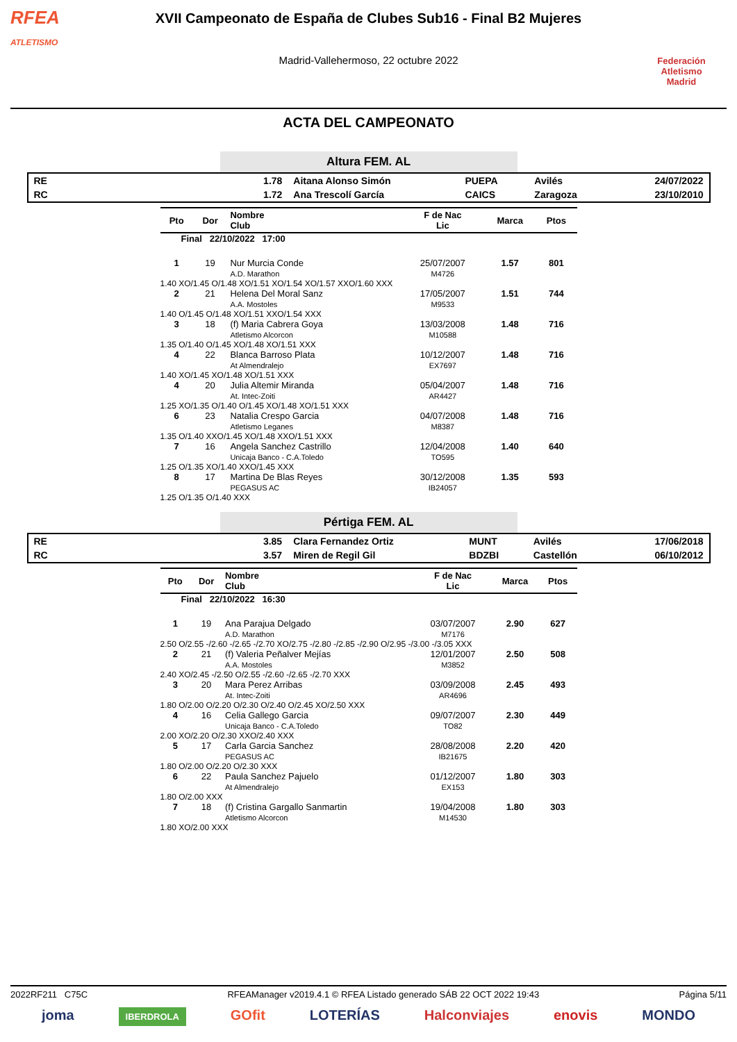RFEA
ATLETISMO
XVII Campeonato de España de Clubes Sub16 - Final B2 Mujeres
Madrid-Vallehermoso, 22 octubre 2022
Federación Atletismo
Madrid
ACTA DEL CAMPEONATO
Altura FEM. AL
| RE | 1.78 | Aitana Alonso Simón | PUEPA | Avilés | 24/07/2022 |
| RC | 1.72 | Ana Trescolí García | CAICS | Zaragoza | 23/10/2010 |
| Pto | Dor | Nombre Club | F de Nac Lic | Marca | Ptos |
| --- | --- | --- | --- | --- | --- |
| Final 22/10/2022 17:00 | | | | | |
| 1 | 19 | Nur Murcia Conde A.D. Marathon | 25/07/2007 M4726 | 1.57 | 801 |
| 1.40 XO/1.45 O/1.48 XO/1.51 XO/1.54 XO/1.57 XXO/1.60 XXX | | | | | |
| 2 | 21 | Helena Del Moral Sanz A.A. Mostoles | 17/05/2007 M9533 | 1.51 | 744 |
| 1.40 O/1.45 O/1.48 XO/1.51 XXO/1.54 XXX | | | | | |
| 3 | 18 | (f) Maria Cabrera Goya Atletismo Alcorcon | 13/03/2008 M10588 | 1.48 | 716 |
| 1.35 O/1.40 O/1.45 XO/1.48 XO/1.51 XXX | | | | | |
| 4 | 22 | Blanca Barroso Plata At Almendralejo | 10/12/2007 EX7697 | 1.48 | 716 |
| 1.40 XO/1.45 XO/1.48 XO/1.51 XXX | | | | | |
| 4 | 20 | Julia Altemir Miranda At. Intec-Zoiti | 05/04/2007 AR4427 | 1.48 | 716 |
| 1.25 XO/1.35 O/1.40 O/1.45 XO/1.48 XO/1.51 XXX | | | | | |
| 6 | 23 | Natalia Crespo Garcia Atletismo Leganes | 04/07/2008 M8387 | 1.48 | 716 |
| 1.35 O/1.40 XXO/1.45 XO/1.48 XXO/1.51 XXX | | | | | |
| 7 | 16 | Angela Sanchez Castrillo Unicaja Banco - C.A.Toledo | 12/04/2008 TO595 | 1.40 | 640 |
| 1.25 O/1.35 XO/1.40 XXO/1.45 XXX | | | | | |
| 8 | 17 | Martina De Blas Reyes PEGASUS AC | 30/12/2008 IB24057 | 1.35 | 593 |
| 1.25 O/1.35 O/1.40 XXX | | | | | |
Pértiga FEM. AL
| RE | 3.85 | Clara Fernandez Ortiz | MUNT | Avilés | 17/06/2018 |
| RC | 3.57 | Miren de Regil Gil | BDZBI | Castellón | 06/10/2012 |
| Pto | Dor | Nombre Club | F de Nac Lic | Marca | Ptos |
| --- | --- | --- | --- | --- | --- |
| Final 22/10/2022 16:30 | | | | | |
| 1 | 19 | Ana Parajua Delgado A.D. Marathon | 03/07/2007 M7176 | 2.90 | 627 |
| 2.50 O/2.55 -/2.60 -/2.65 -/2.70 XO/2.75 -/2.80 -/2.85 -/2.90 O/2.95 -/3.00 -/3.05 XXX | | | | | |
| 2 | 21 | (f) Valeria Peñalver Mejías A.A. Mostoles | 12/01/2007 M3852 | 2.50 | 508 |
| 2.40 XO/2.45 -/2.50 O/2.55 -/2.60 -/2.65 -/2.70 XXX | | | | | |
| 3 | 20 | Mara Perez Arribas At. Intec-Zoiti | 03/09/2008 AR4696 | 2.45 | 493 |
| 1.80 O/2.00 O/2.20 O/2.30 O/2.40 O/2.45 XO/2.50 XXX | | | | | |
| 4 | 16 | Celia Gallego Garcia Unicaja Banco - C.A.Toledo | 09/07/2007 TO82 | 2.30 | 449 |
| 2.00 XO/2.20 O/2.30 XXO/2.40 XXX | | | | | |
| 5 | 17 | Carla Garcia Sanchez PEGASUS AC | 28/08/2008 IB21675 | 2.20 | 420 |
| 1.80 O/2.00 O/2.20 O/2.30 XXX | | | | | |
| 6 | 22 | Paula Sanchez Pajuelo At Almendralejo | 01/12/2007 EX153 | 1.80 | 303 |
| 1.80 O/2.00 XXX | | | | | |
| 7 | 18 | (f) Cristina Gargallo Sanmartin Atletismo Alcorcon | 19/04/2008 M14530 | 1.80 | 303 |
| 1.80 XO/2.00 XXX | | | | | |
2022RF211 C75C RFEAManager v2019.4.1 © RFEA Listado generado SÁB 22 OCT 2022 19:43 Página 5/11
joma IBERDROLA GOfit LOTERÍAS Halconviajes enovis MONDO